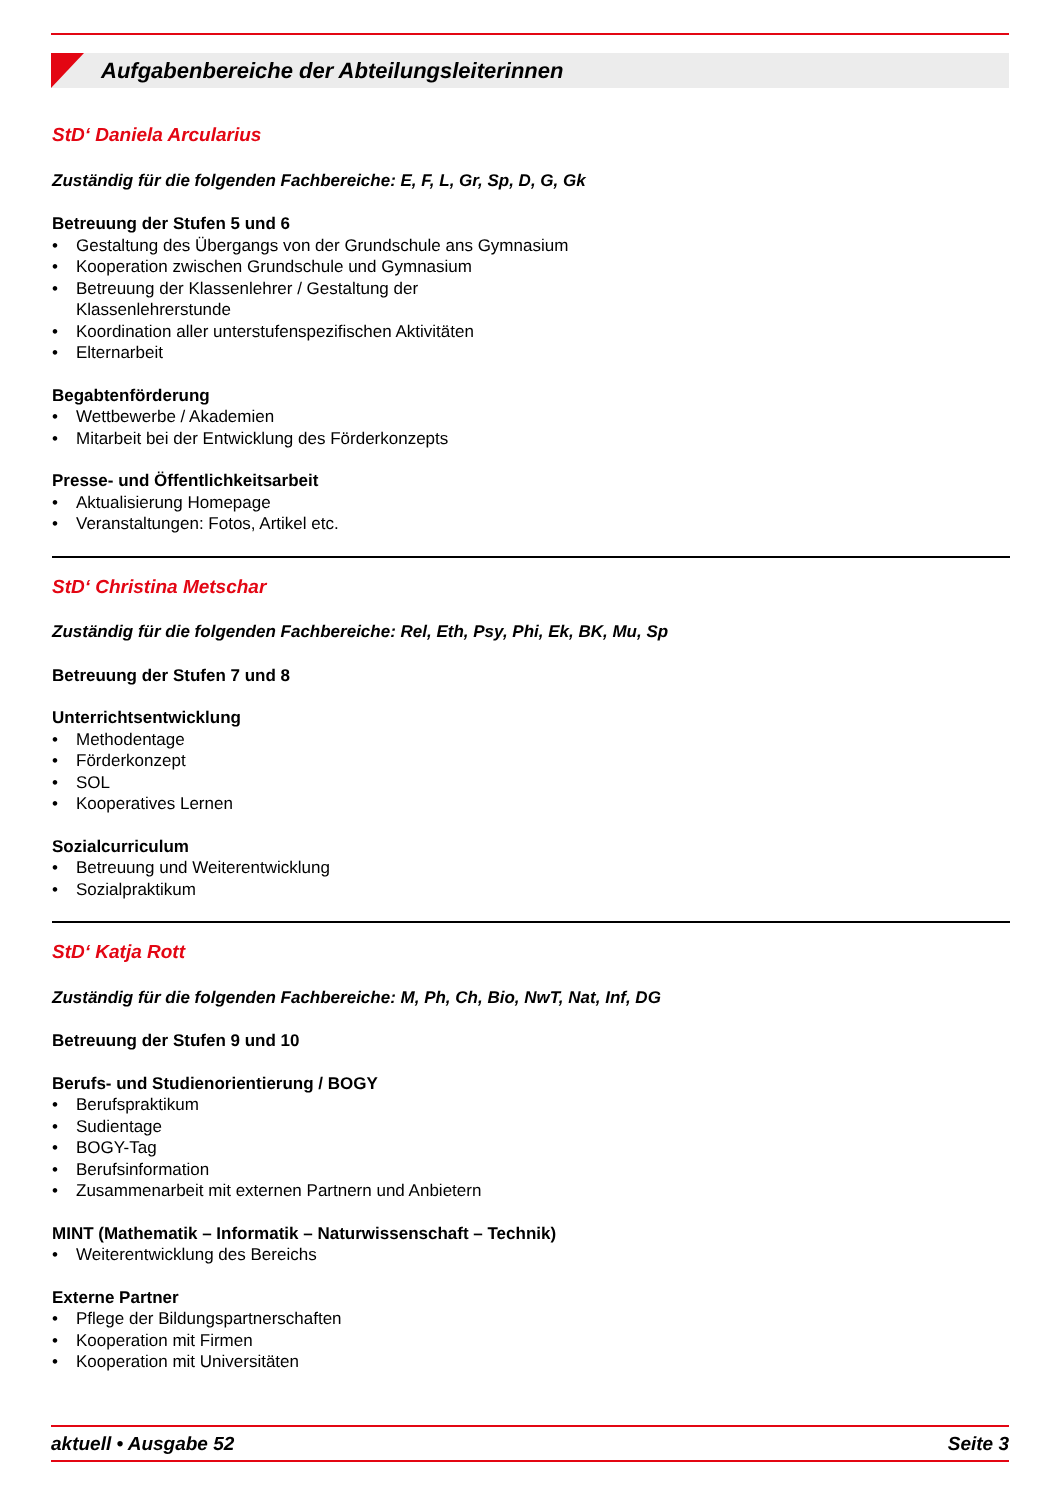Aufgabenbereiche der Abteilungsleiterinnen
StD‘ Daniela Arcularius
Zuständig für die folgenden Fachbereiche: E, F, L, Gr, Sp, D, G, Gk
Betreuung der Stufen 5 und 6
• Gestaltung des Übergangs von der Grundschule ans Gymnasium
• Kooperation zwischen Grundschule und Gymnasium
• Betreuung der Klassenlehrer / Gestaltung der
Klassenlehrerstunde
• Koordination aller unterstufenspezifischen Aktivitäten
• Elternarbeit
Begabtenförderung
• Wettbewerbe / Akademien
• Mitarbeit bei der Entwicklung des Förderkonzepts
Presse- und Öffentlichkeitsarbeit
• Aktualisierung Homepage
• Veranstaltungen: Fotos, Artikel etc.
StD‘ Christina Metschar
Zuständig für die folgenden Fachbereiche: Rel, Eth, Psy, Phi, Ek, BK, Mu, Sp
Betreuung der Stufen 7 und 8
Unterrichtsentwicklung
• Methodentage
• Förderkonzept
• SOL
• Kooperatives Lernen
Sozialcurriculum
• Betreuung und Weiterentwicklung
• Sozialpraktikum
StD‘ Katja Rott
Zuständig für die folgenden Fachbereiche: M, Ph, Ch, Bio, NwT, Nat, Inf, DG
Betreuung der Stufen 9 und 10
Berufs- und Studienorientierung / BOGY
• Berufspraktikum
• Sudientage
• BOGY-Tag
• Berufsinformation
• Zusammenarbeit mit externen Partnern und Anbietern
MINT (Mathematik – Informatik – Naturwissenschaft – Technik)
• Weiterentwicklung des Bereichs
Externe Partner
• Pflege der Bildungspartnerschaften
• Kooperation mit Firmen
• Kooperation mit Universitäten
aktuell • Ausgabe 52 Seite 3